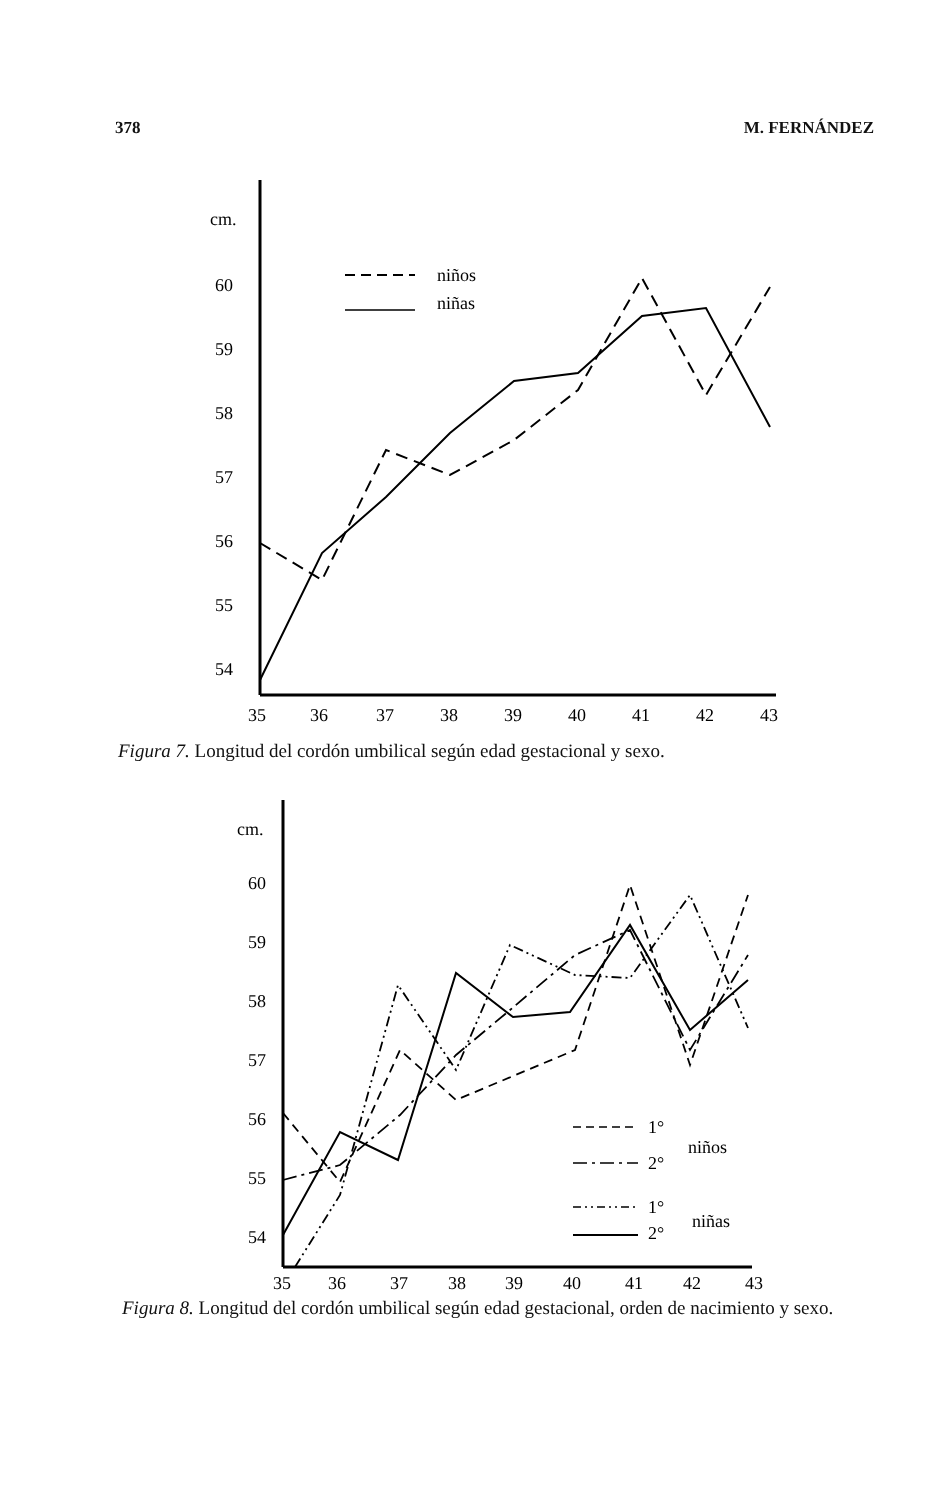378 M. FERNÁNDEZ
cm.
60
59
58
57
56
55
54
35
36
37
38
39
40
41
42
43
niños
niñas
Figura 7. Longitud del cordón umbilical según edad gestacional y sexo.
cm.
60
59
58
57
56
55
54
35
36
37
38
39
40
41
42
43
1°
2°
niños
1°
2°
niñas
Figura 8. Longitud del cordón umbilical según edad gestacional, orden de nacimiento y sexo.